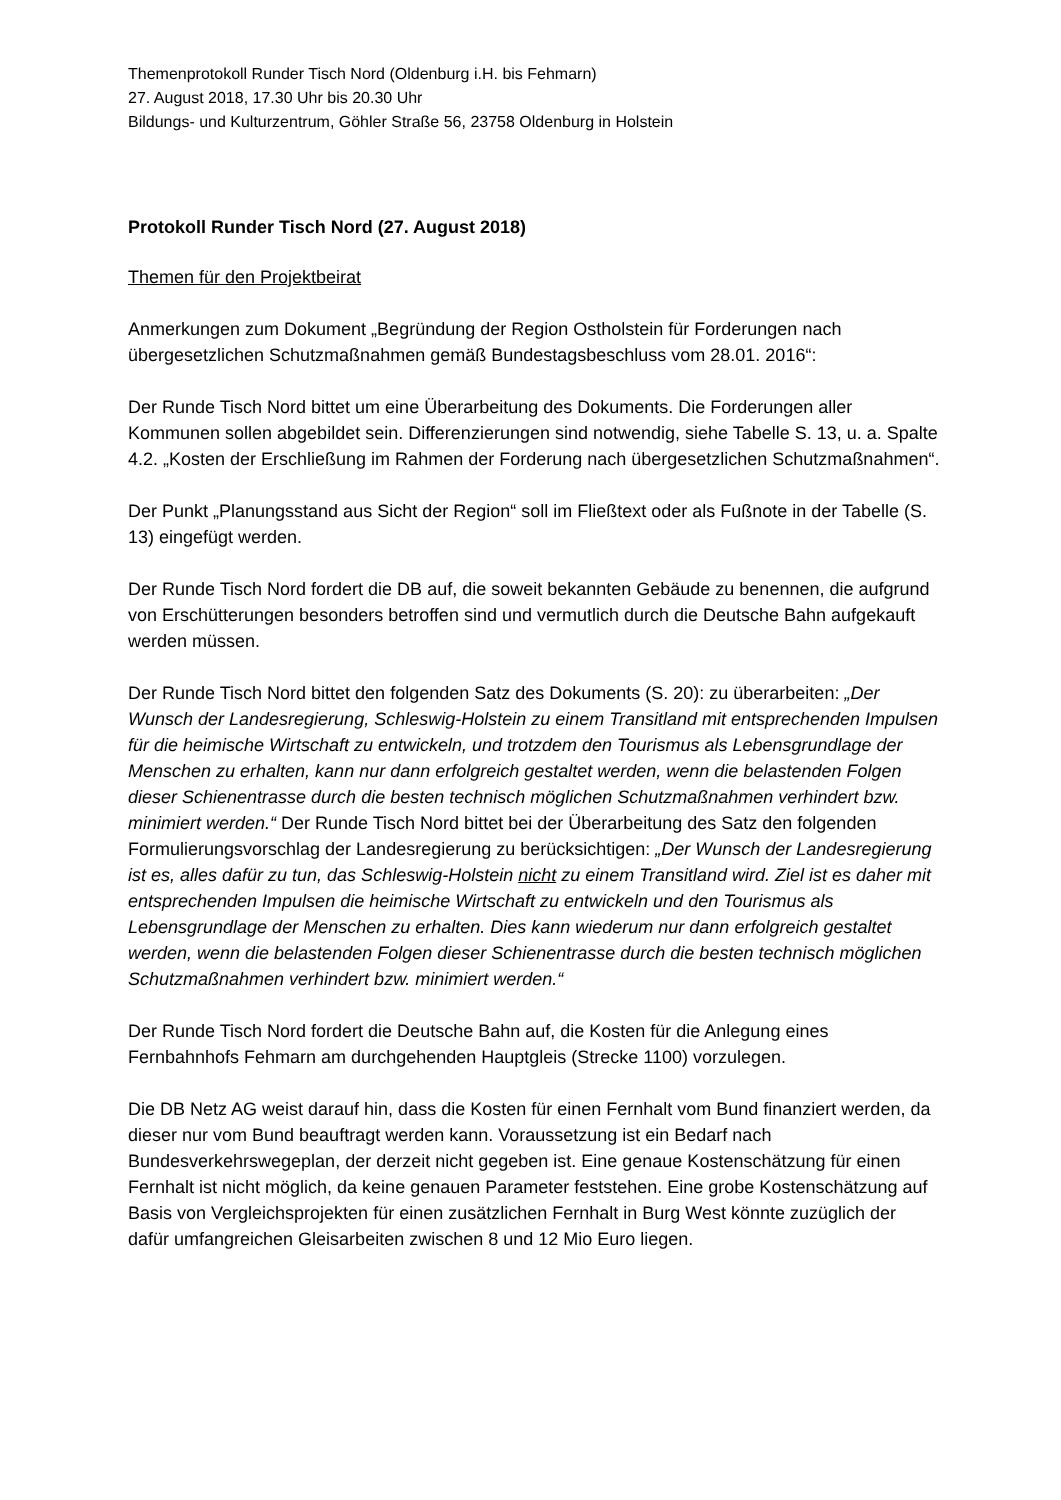Themenprotokoll Runder Tisch Nord (Oldenburg i.H. bis Fehmarn)
27. August 2018, 17.30 Uhr bis 20.30 Uhr
Bildungs- und Kulturzentrum, Göhler Straße 56, 23758 Oldenburg in Holstein
Protokoll Runder Tisch Nord (27. August 2018)
Themen für den Projektbeirat
Anmerkungen zum Dokument „Begründung der Region Ostholstein für Forderungen nach übergesetzlichen Schutzmaßnahmen gemäß Bundestagsbeschluss vom 28.01. 2016“:
Der Runde Tisch Nord bittet um eine Überarbeitung des Dokuments. Die Forderungen aller Kommunen sollen abgebildet sein. Differenzierungen sind notwendig, siehe Tabelle S. 13, u. a. Spalte 4.2. „Kosten der Erschließung im Rahmen der Forderung nach übergesetzlichen Schutzmaßnahmen“.
Der Punkt „Planungsstand aus Sicht der Region“ soll im Fließtext oder als Fußnote in der Tabelle (S. 13) eingefügt werden.
Der Runde Tisch Nord fordert die DB auf, die soweit bekannten Gebäude zu benennen, die aufgrund von Erschütterungen besonders betroffen sind und vermutlich durch die Deutsche Bahn aufgekauft werden müssen.
Der Runde Tisch Nord bittet den folgenden Satz des Dokuments (S. 20): zu überarbeiten: „Der Wunsch der Landesregierung, Schleswig-Holstein zu einem Transitland mit entsprechenden Impulsen für die heimische Wirtschaft zu entwickeln, und trotzdem den Tourismus als Lebensgrundlage der Menschen zu erhalten, kann nur dann erfolgreich gestaltet werden, wenn die belastenden Folgen dieser Schienentrasse durch die besten technisch möglichen Schutzmaßnahmen verhindert bzw. minimiert werden.“ Der Runde Tisch Nord bittet bei der Überarbeitung des Satz den folgenden Formulierungsvorschlag der Landesregierung zu berücksichtigen: „Der Wunsch der Landesregierung ist es, alles dafür zu tun, das Schleswig-Holstein nicht zu einem Transitland wird. Ziel ist es daher mit entsprechenden Impulsen die heimische Wirtschaft zu entwickeln und den Tourismus als Lebensgrundlage der Menschen zu erhalten. Dies kann wiederum nur dann erfolgreich gestaltet werden, wenn die belastenden Folgen dieser Schienentrasse durch die besten technisch möglichen Schutzmaßnahmen verhindert bzw. minimiert werden.“
Der Runde Tisch Nord fordert die Deutsche Bahn auf, die Kosten für die Anlegung eines Fernbahnhofs Fehmarn am durchgehenden Hauptgleis (Strecke 1100) vorzulegen.
Die DB Netz AG weist darauf hin, dass die Kosten für einen Fernhalt vom Bund finanziert werden, da dieser nur vom Bund beauftragt werden kann. Voraussetzung ist ein Bedarf nach Bundesverkehrswegeplan, der derzeit nicht gegeben ist. Eine genaue Kostenschätzung für einen Fernhalt ist nicht möglich, da keine genauen Parameter feststehen. Eine grobe Kostenschätzung auf Basis von Vergleichsprojekten für einen zusätzlichen Fernhalt in Burg West könnte zuzüglich der dafür umfangreichen Gleisarbeiten zwischen 8 und 12 Mio Euro liegen.